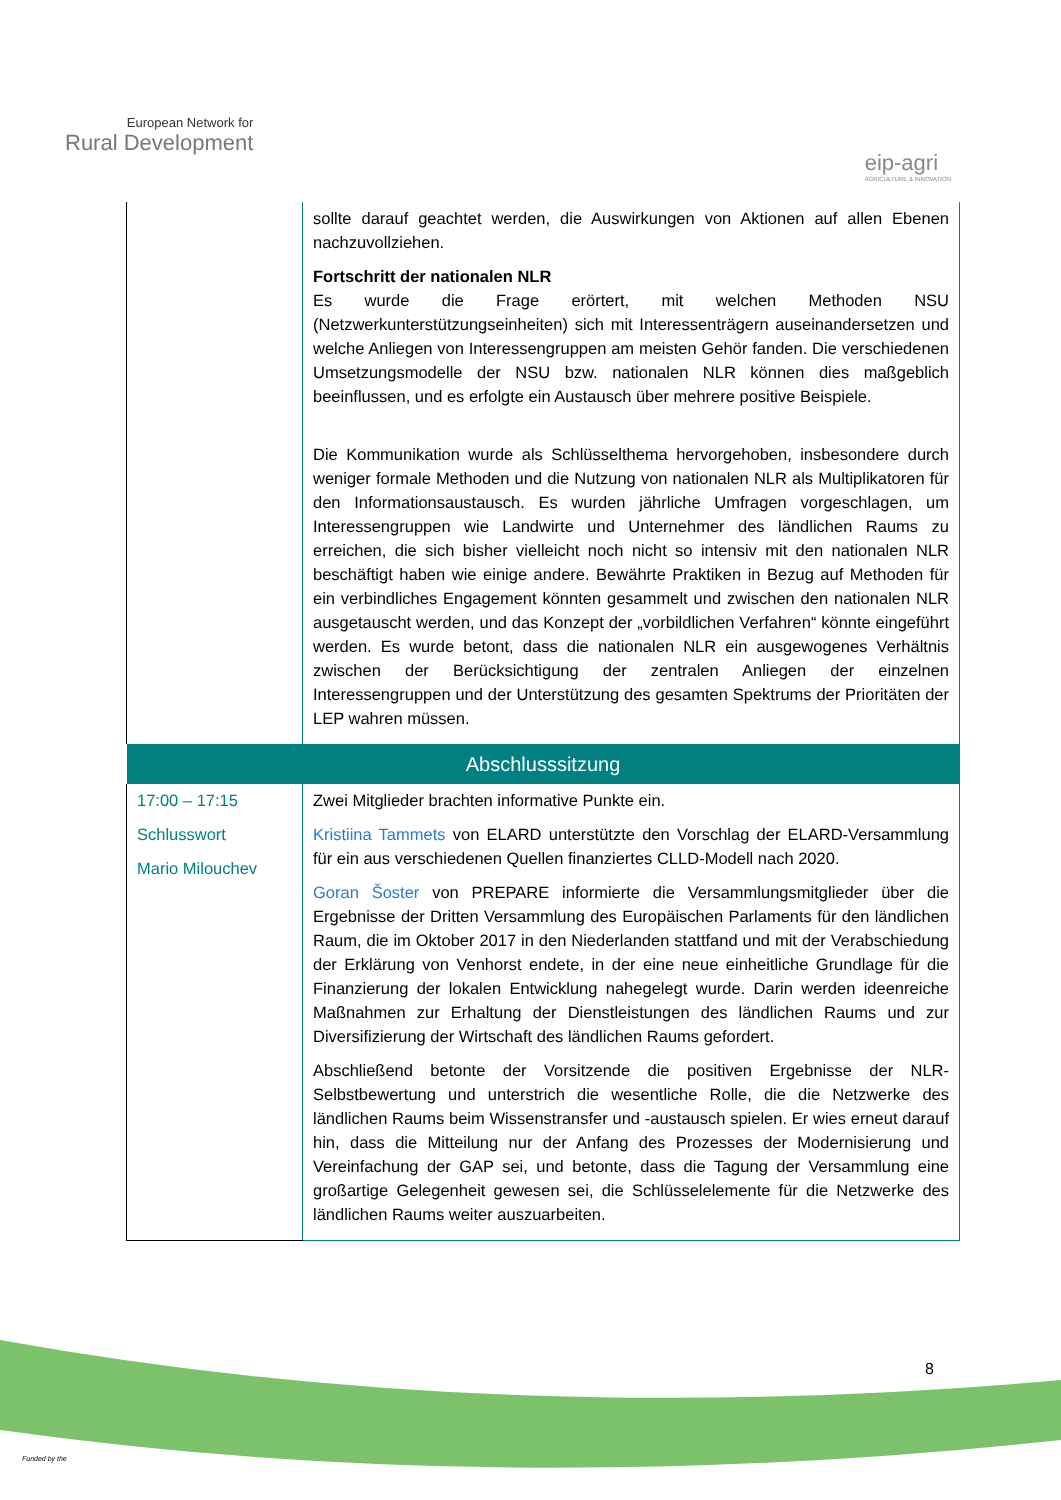European Network for
Rural Development
eip-agri
AGRICULTURE & INNOVATION
| | sollte darauf geachtet werden, die Auswirkungen von Aktionen auf allen Ebenen nachzuvollziehen. Fortschritt der nationalen NLR Es wurde die Frage erörtert, mit welchen Methoden NSU (Netzwerkunterstützungseinheiten) sich mit Interessenträgern auseinandersetzen und welche Anliegen von Interessengruppen am meisten Gehör fanden. Die verschiedenen Umsetzungsmodelle der NSU bzw. nationalen NLR können dies maßgeblich beeinflussen, und es erfolgte ein Austausch über mehrere positive Beispiele. Die Kommunikation wurde als Schlüsselthema hervorgehoben, insbesondere durch weniger formale Methoden und die Nutzung von nationalen NLR als Multiplikatoren für den Informationsaustausch. Es wurden jährliche Umfragen vorgeschlagen, um Interessengruppen wie Landwirte und Unternehmer des ländlichen Raums zu erreichen, die sich bisher vielleicht noch nicht so intensiv mit den nationalen NLR beschäftigt haben wie einige andere. Bewährte Praktiken in Bezug auf Methoden für ein verbindliches Engagement könnten gesammelt und zwischen den nationalen NLR ausgetauscht werden, und das Konzept der „vorbildlichen Verfahren“ könnte eingeführt werden. Es wurde betont, dass die nationalen NLR ein ausgewogenes Verhältnis zwischen der Berücksichtigung der zentralen Anliegen der einzelnen Interessengruppen und der Unterstützung des gesamten Spektrums der Prioritäten der LEP wahren müssen. |
| Abschlusssitzung | |
| 17:00 – 17:15 Schlusswort Mario Milouchev | Zwei Mitglieder brachten informative Punkte ein. Kristiina Tammets von ELARD unterstützte den Vorschlag der ELARD-Versammlung für ein aus verschiedenen Quellen finanziertes CLLD-Modell nach 2020. Goran Šoster von PREPARE informierte die Versammlungsmitglieder über die Ergebnisse der Dritten Versammlung des Europäischen Parlaments für den ländlichen Raum, die im Oktober 2017 in den Niederlanden stattfand und mit der Verabschiedung der Erklärung von Venhorst endete, in der eine neue einheitliche Grundlage für die Finanzierung der lokalen Entwicklung nahegelegt wurde. Darin werden ideenreiche Maßnahmen zur Erhaltung der Dienstleistungen des ländlichen Raums und zur Diversifizierung der Wirtschaft des ländlichen Raums gefordert. Abschließend betonte der Vorsitzende die positiven Ergebnisse der NLR-Selbstbewertung und unterstrich die wesentliche Rolle, die die Netzwerke des ländlichen Raums beim Wissenstransfer und -austausch spielen. Er wies erneut darauf hin, dass die Mitteilung nur der Anfang des Prozesses der Modernisierung und Vereinfachung der GAP sei, und betonte, dass die Tagung der Versammlung eine großartige Gelegenheit gewesen sei, die Schlüsselelemente für die Netzwerke des ländlichen Raums weiter auszuarbeiten. |
8
Funded by the